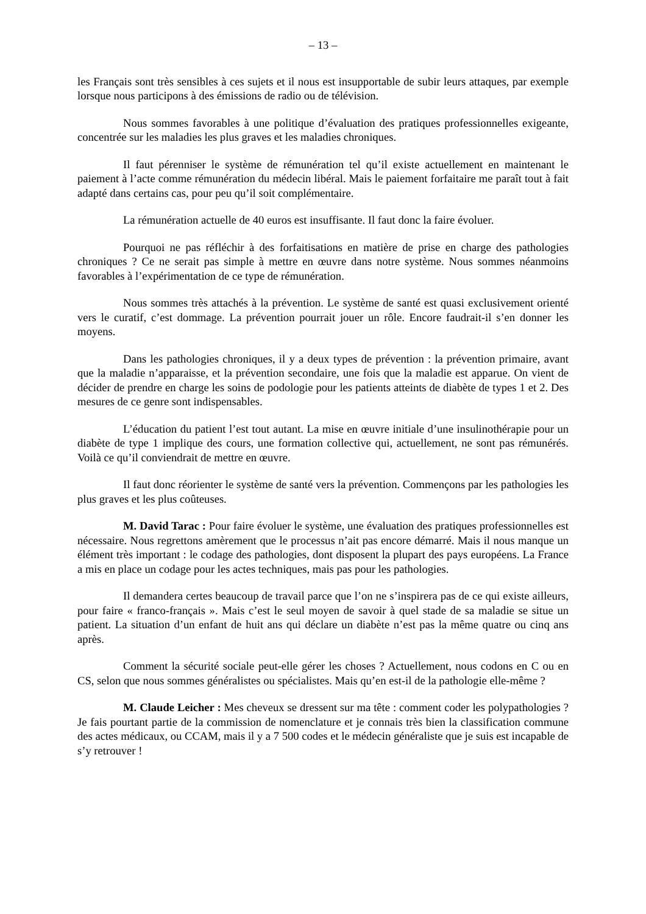– 13 –
les Français sont très sensibles à ces sujets et il nous est insupportable de subir leurs attaques, par exemple lorsque nous participons à des émissions de radio ou de télévision.
Nous sommes favorables à une politique d’évaluation des pratiques professionnelles exigeante, concentrée sur les maladies les plus graves et les maladies chroniques.
Il faut pérenniser le système de rémunération tel qu’il existe actuellement en maintenant le paiement à l’acte comme rémunération du médecin libéral. Mais le paiement forfaitaire me paraît tout à fait adapté dans certains cas, pour peu qu’il soit complémentaire.
La rémunération actuelle de 40 euros est insuffisante. Il faut donc la faire évoluer.
Pourquoi ne pas réfléchir à des forfaitisations en matière de prise en charge des pathologies chroniques ? Ce ne serait pas simple à mettre en œuvre dans notre système. Nous sommes néanmoins favorables à l’expérimentation de ce type de rémunération.
Nous sommes très attachés à la prévention. Le système de santé est quasi exclusivement orienté vers le curatif, c’est dommage. La prévention pourrait jouer un rôle. Encore faudrait-il s’en donner les moyens.
Dans les pathologies chroniques, il y a deux types de prévention : la prévention primaire, avant que la maladie n’apparaisse, et la prévention secondaire, une fois que la maladie est apparue. On vient de décider de prendre en charge les soins de podologie pour les patients atteints de diabète de types 1 et 2. Des mesures de ce genre sont indispensables.
L’éducation du patient l’est tout autant. La mise en œuvre initiale d’une insulinothérapie pour un diabète de type 1 implique des cours, une formation collective qui, actuellement, ne sont pas rémunérés. Voilà ce qu’il conviendrait de mettre en œuvre.
Il faut donc réorienter le système de santé vers la prévention. Commençons par les pathologies les plus graves et les plus coûteuses.
M. David Tarac : Pour faire évoluer le système, une évaluation des pratiques professionnelles est nécessaire. Nous regrettons amèrement que le processus n’ait pas encore démarré. Mais il nous manque un élément très important : le codage des pathologies, dont disposent la plupart des pays européens. La France a mis en place un codage pour les actes techniques, mais pas pour les pathologies.
Il demandera certes beaucoup de travail parce que l’on ne s’inspirera pas de ce qui existe ailleurs, pour faire « franco-français ». Mais c’est le seul moyen de savoir à quel stade de sa maladie se situe un patient. La situation d’un enfant de huit ans qui déclare un diabète n’est pas la même quatre ou cinq ans après.
Comment la sécurité sociale peut-elle gérer les choses ? Actuellement, nous codons en C ou en CS, selon que nous sommes généralistes ou spécialistes. Mais qu’en est-il de la pathologie elle-même ?
M. Claude Leicher : Mes cheveux se dressent sur ma tête : comment coder les polypathologies ? Je fais pourtant partie de la commission de nomenclature et je connais très bien la classification commune des actes médicaux, ou CCAM, mais il y a 7 500 codes et le médecin généraliste que je suis est incapable de s’y retrouver !